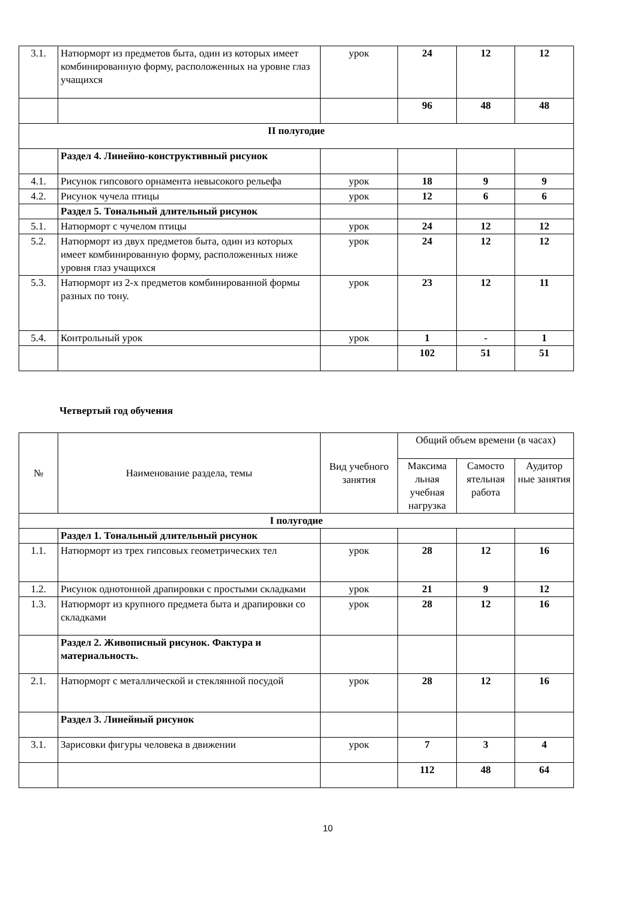| 3.1. | Натюрморт из предметов быта, один из которых имеет комбинированную форму, расположенных на уровне глаз учащихся | урок | 24 | 12 | 12 |
| | | | 96 | 48 | 48 |
| II полугодие | | | | | |
| | Раздел 4. Линейно-конструктивный рисунок | | | | |
| 4.1. | Рисунок гипсового орнамента невысокого рельефа | урок | 18 | 9 | 9 |
| 4.2. | Рисунок чучела птицы | урок | 12 | 6 | 6 |
| | Раздел 5. Тональный длительный рисунок | | | | |
| 5.1. | Натюрморт с чучелом птицы | урок | 24 | 12 | 12 |
| 5.2. | Натюрморт из двух предметов быта, один из которых имеет комбинированную форму, расположенных ниже уровня глаз учащихся | урок | 24 | 12 | 12 |
| 5.3. | Натюрморт из 2-х предметов комбинированной формы разных по тону. | урок | 23 | 12 | 11 |
| 5.4. | Контрольный урок | урок | 1 | - | 1 |
| | | | 102 | 51 | 51 |
Четвертый год обучения
| № | Наименование раздела, темы | Вид учебного занятия | Общий объем времени (в часах) | | |
| | | | Максима льная учебная нагрузка | Самосто ятельная работа | Аудитор ные занятия |
| I полугодие | | | | | |
| | Раздел 1. Тональный длительный рисунок | | | | |
| 1.1. | Натюрморт из трех гипсовых геометрических тел | урок | 28 | 12 | 16 |
| 1.2. | Рисунок однотонной драпировки с простыми складками | урок | 21 | 9 | 12 |
| 1.3. | Натюрморт из крупного предмета быта и драпировки со складками | урок | 28 | 12 | 16 |
| | Раздел 2. Живописный рисунок. Фактура и материальность. | | | | |
| 2.1. | Натюрморт с металлической и стеклянной посудой | урок | 28 | 12 | 16 |
| | Раздел 3. Линейный рисунок | | | | |
| 3.1. | Зарисовки фигуры человека в движении | урок | 7 | 3 | 4 |
| | | | 112 | 48 | 64 |
10